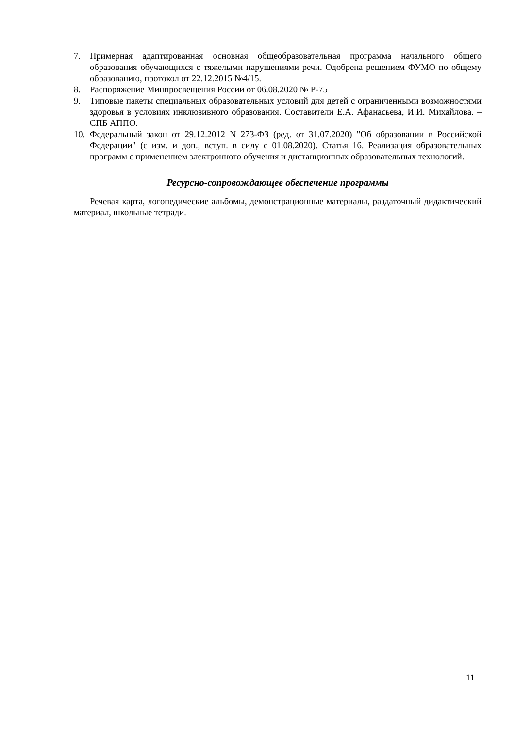7. Примерная адаптированная основная общеобразовательная программа начального общего образования обучающихся с тяжелыми нарушениями речи. Одобрена решением ФУМО по общему образованию, протокол от 22.12.2015 №4/15.
8. Распоряжение Минпросвещения России от 06.08.2020 № Р-75
9. Типовые пакеты специальных образовательных условий для детей с ограниченными возможностями здоровья в условиях инклюзивного образования. Составители Е.А. Афанасьева, И.И. Михайлова. – СПБ АППО.
10. Федеральный закон от 29.12.2012 N 273-ФЗ (ред. от 31.07.2020) "Об образовании в Российской Федерации" (с изм. и доп., вступ. в силу с 01.08.2020). Статья 16. Реализация образовательных программ с применением электронного обучения и дистанционных образовательных технологий.
Ресурсно-сопровождающее обеспечение программы
Речевая карта, логопедические альбомы, демонстрационные материалы, раздаточный дидактический материал, школьные тетради.
11